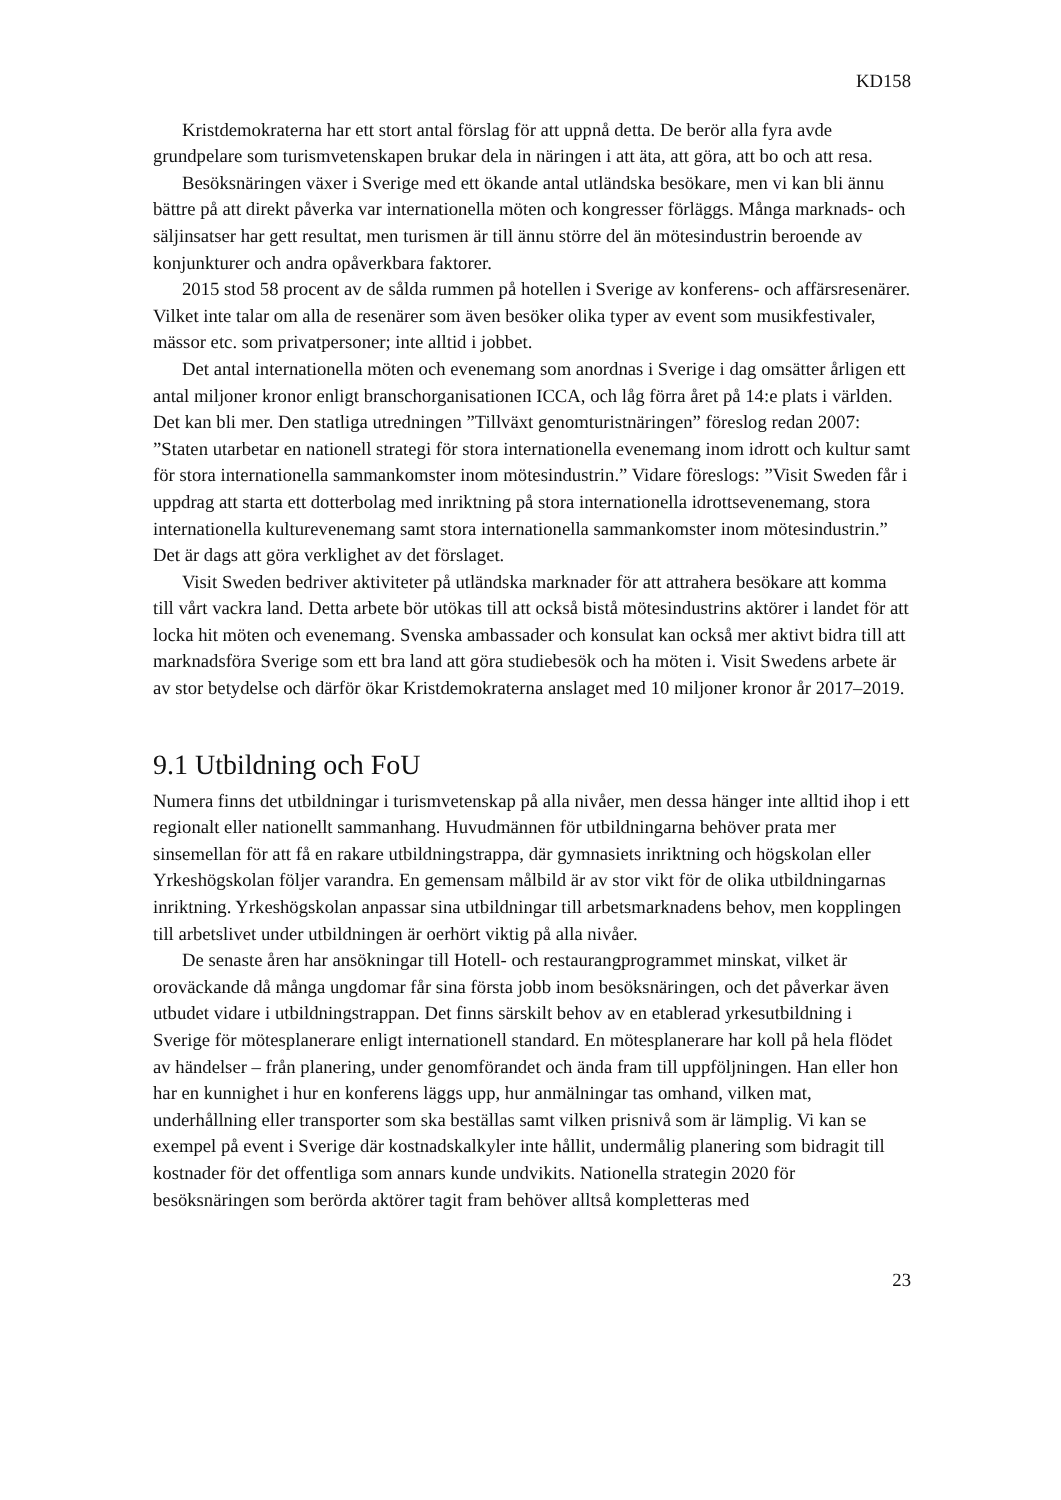KD158
Kristdemokraterna har ett stort antal förslag för att uppnå detta. De berör alla fyra avde grundpelare som turismvetenskapen brukar dela in näringen i att äta, att göra, att bo och att resa.
Besöksnäringen växer i Sverige med ett ökande antal utländska besökare, men vi kan bli ännu bättre på att direkt påverka var internationella möten och kongresser förläggs. Många marknads- och säljinsatser har gett resultat, men turismen är till ännu större del än mötesindustrin beroende av konjunkturer och andra opåverkbara faktorer.
2015 stod 58 procent av de sålda rummen på hotellen i Sverige av konferens- och affärsresenärer. Vilket inte talar om alla de resenärer som även besöker olika typer av event som musikfestivaler, mässor etc. som privatpersoner; inte alltid i jobbet.
Det antal internationella möten och evenemang som anordnas i Sverige i dag omsätter årligen ett antal miljoner kronor enligt branschorganisationen ICCA, och låg förra året på 14:e plats i världen. Det kan bli mer. Den statliga utredningen ”Tillväxt genomturistnäringen” föreslog redan 2007: ”Staten utarbetar en nationell strategi för stora internationella evenemang inom idrott och kultur samt för stora internationella sammankomster inom mötesindustrin.” Vidare föreslogs: ”Visit Sweden får i uppdrag att starta ett dotterbolag med inriktning på stora internationella idrottsevenemang, stora internationella kulturevenemang samt stora internationella sammankomster inom mötesindustrin.” Det är dags att göra verklighet av det förslaget.
Visit Sweden bedriver aktiviteter på utländska marknader för att attrahera besökare att komma till vårt vackra land. Detta arbete bör utökas till att också bistå mötesindustrins aktörer i landet för att locka hit möten och evenemang. Svenska ambassader och konsulat kan också mer aktivt bidra till att marknadsföra Sverige som ett bra land att göra studiebesök och ha möten i. Visit Swedens arbete är av stor betydelse och därför ökar Kristdemokraterna anslaget med 10 miljoner kronor år 2017–2019.
9.1 Utbildning och FoU
Numera finns det utbildningar i turismvetenskap på alla nivåer, men dessa hänger inte alltid ihop i ett regionalt eller nationellt sammanhang. Huvudmännen för utbildningarna behöver prata mer sinsemellan för att få en rakare utbildningstrappa, där gymnasiets inriktning och högskolan eller Yrkeshögskolan följer varandra. En gemensam målbild är av stor vikt för de olika utbildningarnas inriktning. Yrkeshögskolan anpassar sina utbildningar till arbetsmarknadens behov, men kopplingen till arbetslivet under utbildningen är oerhört viktig på alla nivåer.
De senaste åren har ansökningar till Hotell- och restaurangprogrammet minskat, vilket är oroväckande då många ungdomar får sina första jobb inom besöksnäringen, och det påverkar även utbudet vidare i utbildningstrappan. Det finns särskilt behov av en etablerad yrkesutbildning i Sverige för mötesplanerare enligt internationell standard. En mötesplanerare har koll på hela flödet av händelser – från planering, under genomförandet och ända fram till uppföljningen. Han eller hon har en kunnighet i hur en konferens läggs upp, hur anmälningar tas omhand, vilken mat, underhållning eller transporter som ska beställas samt vilken prisnivå som är lämplig. Vi kan se exempel på event i Sverige där kostnadskalkyler inte hållit, undermålig planering som bidragit till kostnader för det offentliga som annars kunde undvikits. Nationella strategin 2020 för besöksnäringen som berörda aktörer tagit fram behöver alltså kompletteras med
23